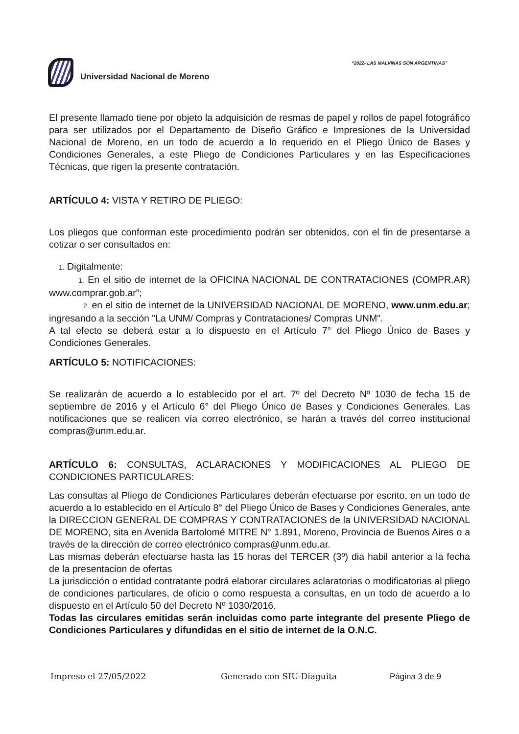“2022- LAS MALVINAS SON ARGENTINAS”
Universidad Nacional de Moreno
El presente llamado tiene por objeto la adquisición de resmas de papel y rollos de papel fotográfico para ser utilizados por el Departamento de Diseño Gráfico e Impresiones de la Universidad Nacional de Moreno, en un todo de acuerdo a lo requerido en el Pliego Único de Bases y Condiciones Generales, a este Pliego de Condiciones Particulares y en las Especificaciones Técnicas, que rigen la presente contratación.
ARTÍCULO 4: VISTA Y RETIRO DE PLIEGO:
Los pliegos que conforman este procedimiento podrán ser obtenidos, con el fin de presentarse a cotizar o ser consultados en:
1. Digitalmente:
1. En el sitio de internet de la OFICINA NACIONAL DE CONTRATACIONES (COMPR.AR) www.comprar.gob.ar”;
2. en el sitio de internet de la UNIVERSIDAD NACIONAL DE MORENO, www.unm.edu.ar; ingresando a la sección "La UNM/ Compras y Contrataciones/ Compras UNM".
A tal efecto se deberá estar a lo dispuesto en el Artículo 7° del Pliego Único de Bases y Condiciones Generales.
ARTÍCULO 5: NOTIFICACIONES:
Se realizarán de acuerdo a lo establecido por el art. 7º del Decreto Nº 1030 de fecha 15 de septiembre de 2016 y el Artículo 6° del Pliego Único de Bases y Condiciones Generales. Las notificaciones que se realicen vía correo electrónico, se harán a través del correo institucional compras@unm.edu.ar.
ARTÍCULO 6: CONSULTAS, ACLARACIONES Y MODIFICACIONES AL PLIEGO DE CONDICIONES PARTICULARES:
Las consultas al Pliego de Condiciones Particulares deberán efectuarse por escrito, en un todo de acuerdo a lo establecido en el Artículo 8° del Pliego Único de Bases y Condiciones Generales, ante la DIRECCION GENERAL DE COMPRAS Y CONTRATACIONES de la UNIVERSIDAD NACIONAL DE MORENO, sita en Avenida Bartolomé MITRE N° 1.891, Moreno, Provincia de Buenos Aires o a través de la dirección de correo electrónico compras@unm.edu.ar.
Las mismas deberán efectuarse hasta las 15 horas del TERCER (3º) dia habil anterior a la fecha de la presentacion de ofertas
La jurisdicción o entidad contratante podrá elaborar circulares aclaratorias o modificatorias al pliego de condiciones particulares, de oficio o como respuesta a consultas, en un todo de acuerdo a lo dispuesto en el Artículo 50 del Decreto Nº 1030/2016.
Todas las circulares emitidas serán incluidas como parte integrante del presente Pliego de Condiciones Particulares y difundidas en el sitio de internet de la O.N.C.
Impreso el 27/05/2022 Generado con SIU-Diaguita Página 3 de 9